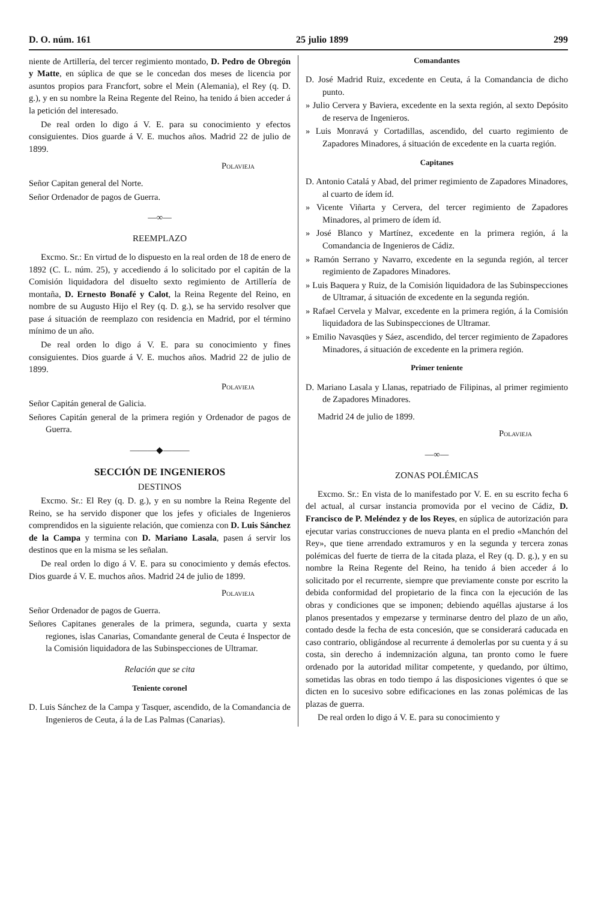D. O. núm. 161 25 julio 1899 299
niente de Artillería, del tercer regimiento montado, D. Pedro de Obregón y Matte, en súplica de que se le concedan dos meses de licencia por asuntos propios para Francfort, sobre el Mein (Alemania), el Rey (q. D. g.), y en su nombre la Reina Regente del Reino, ha tenido á bien acceder á la petición del interesado.
De real orden lo digo á V. E. para su conocimiento y efectos consiguientes. Dios guarde á V. E. muchos años. Madrid 22 de julio de 1899.
Polavieja
Señor Capitan general del Norte.
Señor Ordenador de pagos de Guerra.
—∞—
REEMPLAZO
Excmo. Sr.: En virtud de lo dispuesto en la real orden de 18 de enero de 1892 (C. L. núm. 25), y accediendo á lo solicitado por el capitán de la Comisión liquidadora del disuelto sexto regimiento de Artillería de montaña, D. Ernesto Bonafé y Calot, la Reina Regente del Reino, en nombre de su Augusto Hijo el Rey (q. D. g.), se ha servido resolver que pase á situación de reemplazo con residencia en Madrid, por el término mínimo de un año.
De real orden lo digo á V. E. para su conocimiento y fines consiguientes. Dios guarde á V. E. muchos años. Madrid 22 de julio de 1899.
Polavieja
Señor Capitán general de Galicia.
Señores Capitán general de la primera región y Ordenador de pagos de Guerra.
———◆———
SECCIÓN DE INGENIEROS
DESTINOS
Excmo. Sr.: El Rey (q. D. g.), y en su nombre la Reina Regente del Reino, se ha servido disponer que los jefes y oficiales de Ingenieros comprendidos en la siguiente relación, que comienza con D. Luis Sánchez de la Campa y termina con D. Mariano Lasala, pasen á servir los destinos que en la misma se les señalan.
De real orden lo digo á V. E. para su conocimiento y demás efectos. Dios guarde á V. E. muchos años. Madrid 24 de julio de 1899.
Polavieja
Señor Ordenador de pagos de Guerra.
Señores Capitanes generales de la primera, segunda, cuarta y sexta regiones, islas Canarias, Comandante general de Ceuta é Inspector de la Comisión liquidadora de las Subinspecciones de Ultramar.
Relación que se cita
Teniente coronel
D. Luis Sánchez de la Campa y Tasquer, ascendido, de la Comandancia de Ingenieros de Ceuta, á la de Las Palmas (Canarias).
Comandantes
D. José Madrid Ruiz, excedente en Ceuta, á la Comandancia de dicho punto.
» Julio Cervera y Baviera, excedente en la sexta región, al sexto Depósito de reserva de Ingenieros.
» Luis Monravá y Cortadillas, ascendido, del cuarto regimiento de Zapadores Minadores, á situación de excedente en la cuarta región.
Capitanes
D. Antonio Catalá y Abad, del primer regimiento de Zapadores Minadores, al cuarto de ídem íd.
» Vicente Viñarta y Cervera, del tercer regimiento de Zapadores Minadores, al primero de ídem íd.
» José Blanco y Martínez, excedente en la primera región, á la Comandancia de Ingenieros de Cádiz.
» Ramón Serrano y Navarro, excedente en la segunda región, al tercer regimiento de Zapadores Minadores.
» Luis Baquera y Ruiz, de la Comisión liquidadora de las Subinspecciones de Ultramar, á situación de excedente en la segunda región.
» Rafael Cervela y Malvar, excedente en la primera región, á la Comisión liquidadora de las Subinspecciones de Ultramar.
» Emilio Navasqües y Sáez, ascendido, del tercer regimiento de Zapadores Minadores, á situación de excedente en la primera región.
Primer teniente
D. Mariano Lasala y Llanas, repatriado de Filipinas, al primer regimiento de Zapadores Minadores.
Madrid 24 de julio de 1899.
Polavieja
—∞—
ZONAS POLÉMICAS
Excmo. Sr.: En vista de lo manifestado por V. E. en su escrito fecha 6 del actual, al cursar instancia promovida por el vecino de Cádiz, D. Francisco de P. Meléndez y de los Reyes, en súplica de autorización para ejecutar varias construcciones de nueva planta en el predio «Manchón del Rey», que tiene arrendado extramuros y en la segunda y tercera zonas polémicas del fuerte de tierra de la citada plaza, el Rey (q. D. g.), y en su nombre la Reina Regente del Reino, ha tenido á bien acceder á lo solicitado por el recurrente, siempre que previamente conste por escrito la debida conformidad del propietario de la finca con la ejecución de las obras y condiciones que se imponen; debiendo aquéllas ajustarse á los planos presentados y empezarse y terminarse dentro del plazo de un año, contado desde la fecha de esta concesión, que se considerará caducada en caso contrario, obligándose al recurrente á demolerlas por su cuenta y á su costa, sin derecho á indemnización alguna, tan pronto como le fuere ordenado por la autoridad militar competente, y quedando, por último, sometidas las obras en todo tiempo á las disposiciones vigentes ó que se dicten en lo sucesivo sobre edificaciones en las zonas polémicas de las plazas de guerra.
De real orden lo digo á V. E. para su conocimiento y